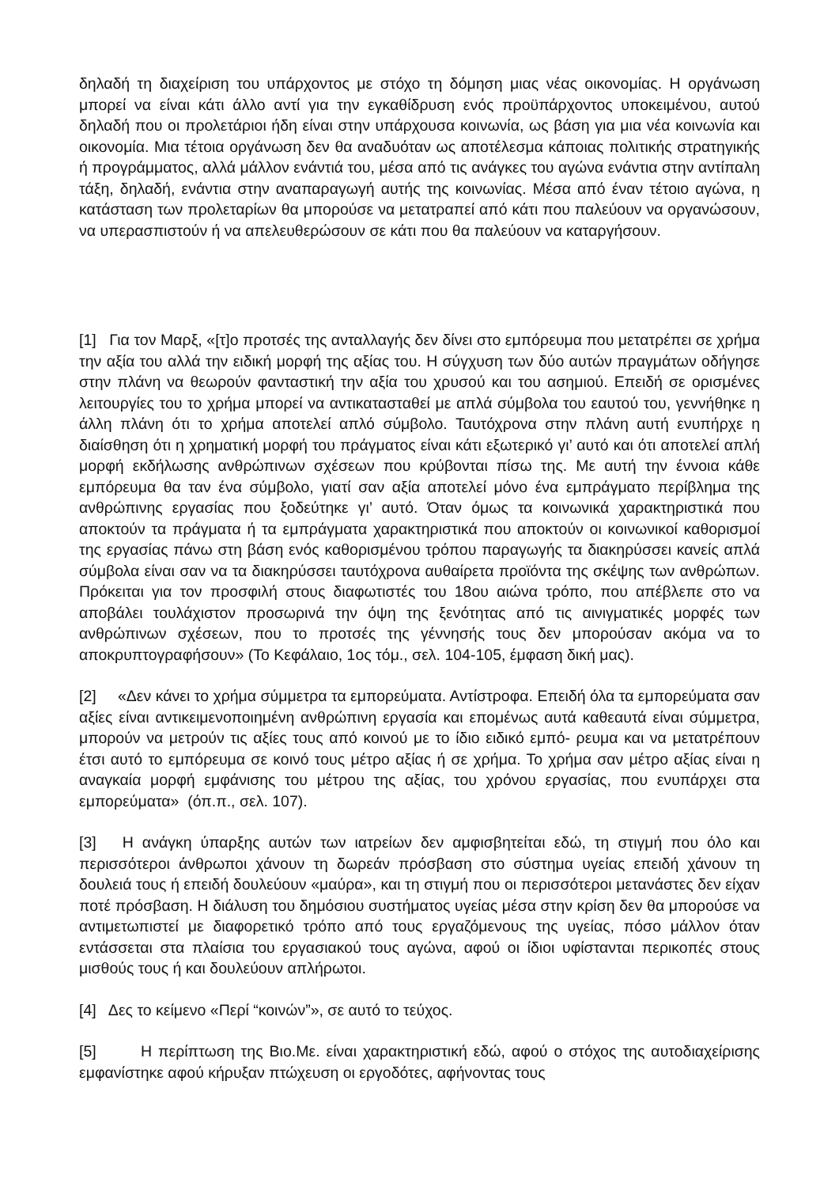δηλαδή τη διαχείριση του υπάρχοντος με στόχο τη δόμηση μιας νέας οικονομίας. Η οργάνωση μπορεί να είναι κάτι άλλο αντί για την εγκαθίδρυση ενός προϋπάρχοντος υποκειμένου, αυτού δηλαδή που οι προλετάριοι ήδη είναι στην υπάρχουσα κοινωνία, ως βάση για μια νέα κοινωνία και οικονομία. Μια τέτοια οργάνωση δεν θα αναδυόταν ως αποτέλεσμα κάποιας πολιτικής στρατηγικής ή προγράμματος, αλλά μάλλον ενάντιά του, μέσα από τις ανάγκες του αγώνα ενάντια στην αντίπαλη τάξη, δηλαδή, ενάντια στην αναπαραγωγή αυτής της κοινωνίας. Μέσα από έναν τέτοιο αγώνα, η κατάσταση των προλεταρίων θα μπορούσε να μετατραπεί από κάτι που παλεύουν να οργανώσουν, να υπερασπιστούν ή να απελευθερώσουν σε κάτι που θα παλεύουν να καταργήσουν.
[1] Για τον Μαρξ, «[τ]ο προτσές της ανταλλαγής δεν δίνει στο εμπόρευμα που μετατρέπει σε χρήμα την αξία του αλλά την ειδική μορφή της αξίας του. Η σύγχυση των δύο αυτών πραγμάτων οδήγησε στην πλάνη να θεωρούν φανταστική την αξία του χρυσού και του ασημιού. Επειδή σε ορισμένες λειτουργίες του το χρήμα μπορεί να αντικατασταθεί με απλά σύμβολα του εαυτού του, γεννήθηκε η άλλη πλάνη ότι το χρήμα αποτελεί απλό σύμβολο. Ταυτόχρονα στην πλάνη αυτή ενυπήρχε η διαίσθηση ότι η χρηματική μορφή του πράγματος είναι κάτι εξωτερικό γι’ αυτό και ότι αποτελεί απλή μορφή εκδήλωσης ανθρώπινων σχέσεων που κρύβονται πίσω της. Με αυτή την έννοια κάθε εμπόρευμα θα ταν ένα σύμβολο, γιατί σαν αξία αποτελεί μόνο ένα εμπράγματο περίβλημα της ανθρώπινης εργασίας που ξοδεύτηκε γι’ αυτό. Όταν όμως τα κοινωνικά χαρακτηριστικά που αποκτούν τα πράγματα ή τα εμπράγματα χαρακτηριστικά που αποκτούν οι κοινωνικοί καθορισμοί της εργασίας πάνω στη βάση ενός καθορισμένου τρόπου παραγωγής τα διακηρύσσει κανείς απλά σύμβολα είναι σαν να τα διακηρύσσει ταυτόχρονα αυθαίρετα προϊόντα της σκέψης των ανθρώπων. Πρόκειται για τον προσφιλή στους διαφωτιστές του 18ου αιώνα τρόπο, που απέβλεπε στο να αποβάλει τουλάχιστον προσωρινά την όψη της ξενότητας από τις αινιγματικές μορφές των ανθρώπινων σχέσεων, που το προτσές της γέννησής τους δεν μπορούσαν ακόμα να το αποκρυπτογραφήσουν» (Το Κεφάλαιο, 1ος τόμ., σελ. 104-105, έμφαση δική μας).
[2] «Δεν κάνει το χρήμα σύμμετρα τα εμπορεύματα. Αντίστροφα. Επειδή όλα τα εμπορεύματα σαν αξίες είναι αντικειμενοποιημένη ανθρώπινη εργασία και επομένως αυτά καθεαυτά είναι σύμμετρα, μπορούν να μετρούν τις αξίες τους από κοινού με το ίδιο ειδικό εμπό- ρευμα και να μετατρέπουν έτσι αυτό το εμπόρευμα σε κοινό τους μέτρο αξίας ή σε χρήμα. Το χρήμα σαν μέτρο αξίας είναι η αναγκαία μορφή εμφάνισης του μέτρου της αξίας, του χρόνου εργασίας, που ενυπάρχει στα εμπορεύματα» (όπ.π., σελ. 107).
[3] Η ανάγκη ύπαρξης αυτών των ιατρείων δεν αμφισβητείται εδώ, τη στιγμή που όλο και περισσότεροι άνθρωποι χάνουν τη δωρεάν πρόσβαση στο σύστημα υγείας επειδή χάνουν τη δουλειά τους ή επειδή δουλεύουν «μαύρα», και τη στιγμή που οι περισσότεροι μετανάστες δεν είχαν ποτέ πρόσβαση. Η διάλυση του δημόσιου συστήματος υγείας μέσα στην κρίση δεν θα μπορούσε να αντιμετωπιστεί με διαφορετικό τρόπο από τους εργαζόμενους της υγείας, πόσο μάλλον όταν εντάσσεται στα πλαίσια του εργασιακού τους αγώνα, αφού οι ίδιοι υφίστανται περικοπές στους μισθούς τους ή και δουλεύουν απλήρωτοι.
[4] Δες το κείμενο «Περί “κοινών”», σε αυτό το τεύχος.
[5] Η περίπτωση της Βιο.Με. είναι χαρακτηριστική εδώ, αφού ο στόχος της αυτοδιαχείρισης εμφανίστηκε αφού κήρυξαν πτώχευση οι εργοδότες, αφήνοντας τους